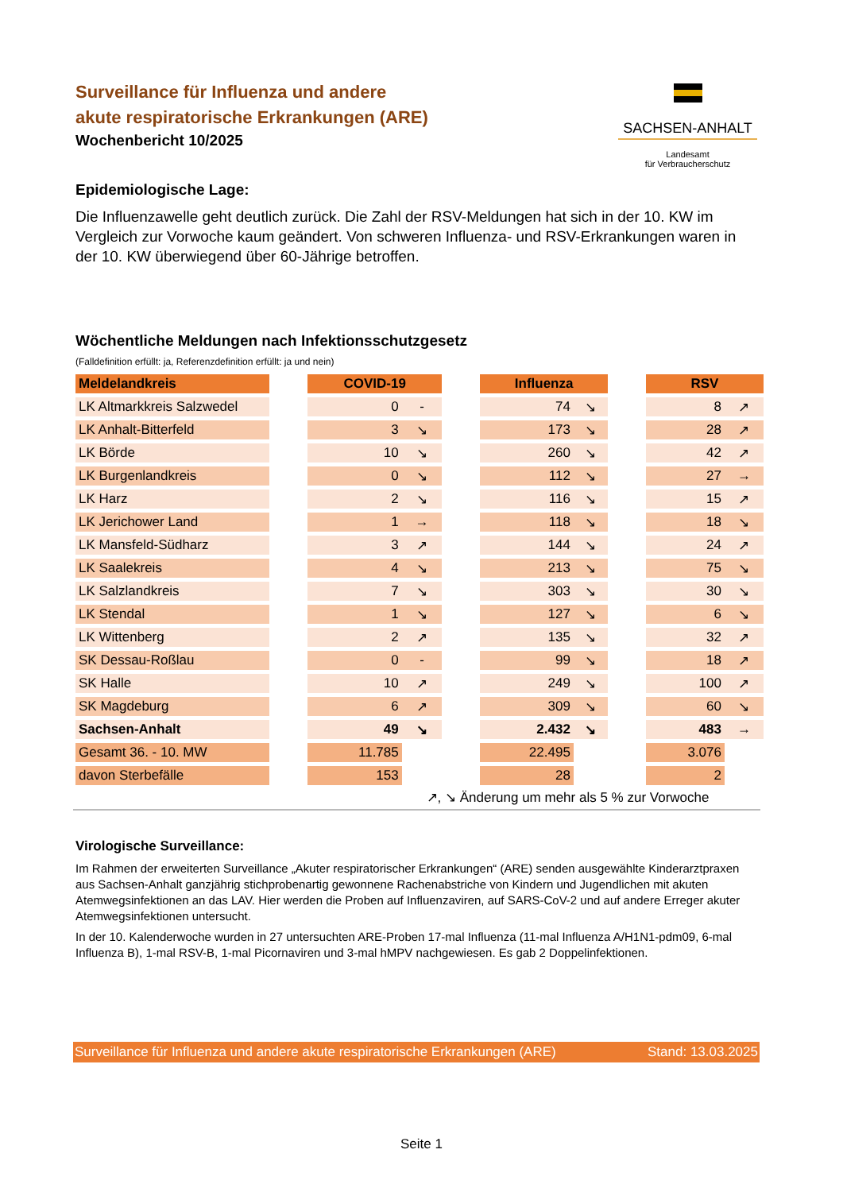Surveillance für Influenza und andere
akute respiratorische Erkrankungen (ARE)
Wochenbericht 10/2025
SACHSEN-ANHALT
Landesamt
für Verbraucherschutz
Epidemiologische Lage:
Die Influenzawelle geht deutlich zurück. Die Zahl der RSV-Meldungen hat sich in der 10. KW im Vergleich zur Vorwoche kaum geändert. Von schweren Influenza- und RSV-Erkrankungen waren in der 10. KW überwiegend über 60-Jährige betroffen.
Wöchentliche Meldungen nach Infektionsschutzgesetz
(Falldefinition erfüllt: ja, Referenzdefinition erfüllt: ja und nein)
| Meldelandkreis | | COVID-19 | | | Influenza | | | RSV | |
| LK Altmarkkreis Salzwedel | | 0 | - | | 74 | ↘ | | 8 | ↗ |
| LK Anhalt-Bitterfeld | | 3 | ↘ | | 173 | ↘ | | 28 | ↗ |
| LK Börde | | 10 | ↘ | | 260 | ↘ | | 42 | ↗ |
| LK Burgenlandkreis | | 0 | ↘ | | 112 | ↘ | | 27 | → |
| LK Harz | | 2 | ↘ | | 116 | ↘ | | 15 | ↗ |
| LK Jerichower Land | | 1 | → | | 118 | ↘ | | 18 | ↘ |
| LK Mansfeld-Südharz | | 3 | ↗ | | 144 | ↘ | | 24 | ↗ |
| LK Saalekreis | | 4 | ↘ | | 213 | ↘ | | 75 | ↘ |
| LK Salzlandkreis | | 7 | ↘ | | 303 | ↘ | | 30 | ↘ |
| LK Stendal | | 1 | ↘ | | 127 | ↘ | | 6 | ↘ |
| LK Wittenberg | | 2 | ↗ | | 135 | ↘ | | 32 | ↗ |
| SK Dessau-Roßlau | | 0 | - | | 99 | ↘ | | 18 | ↗ |
| SK Halle | | 10 | ↗ | | 249 | ↘ | | 100 | ↗ |
| SK Magdeburg | | 6 | ↗ | | 309 | ↘ | | 60 | ↘ |
| Sachsen-Anhalt | | 49 | ↘ | | 2.432 | ↘ | | 483 | → |
| Gesamt 36. - 10. MW | | 11.785 | | | 22.495 | | | 3.076 | |
| davon Sterbefälle | | 153 | | | 28 | | | 2 | |
↗, ↘ Änderung um mehr als 5 % zur Vorwoche
Virologische Surveillance:
Im Rahmen der erweiterten Surveillance „Akuter respiratorischer Erkrankungen“ (ARE) senden ausgewählte Kinderarztpraxen aus Sachsen-Anhalt ganzjährig stichprobenartig gewonnene Rachenabstriche von Kindern und Jugendlichen mit akuten Atemwegsinfektionen an das LAV. Hier werden die Proben auf Influenzaviren, auf SARS-CoV-2 und auf andere Erreger akuter Atemwegsinfektionen untersucht.
In der 10. Kalenderwoche wurden in 27 untersuchten ARE-Proben 17-mal Influenza (11-mal Influenza A/H1N1-pdm09, 6-mal Influenza B), 1-mal RSV-B, 1-mal Picornaviren und 3-mal hMPV nachgewiesen. Es gab 2 Doppelinfektionen.
Surveillance für Influenza und andere akute respiratorische Erkrankungen (ARE) Stand: 13.03.2025
Seite 1